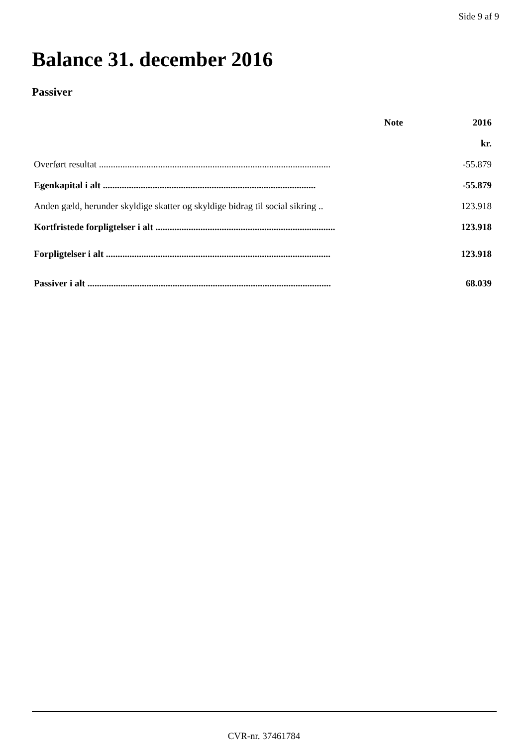Side 9 af 9
Balance 31. december 2016
Passiver
| | Note | 2016 |
| --- | --- | --- |
| | | kr. |
| Overført resultat .................................................................................................. | | -55.879 |
| Egenkapital i alt .......................................................................................... | | -55.879 |
| Anden gæld, herunder skyldige skatter og skyldige bidrag til social sikring .. | | 123.918 |
| Kortfristede forpligtelser i alt ............................................................................ | | 123.918 |
| Forpligtelser i alt ............................................................................................... | | 123.918 |
| Passiver i alt ....................................................................................................... | | 68.039 |
CVR-nr. 37461784